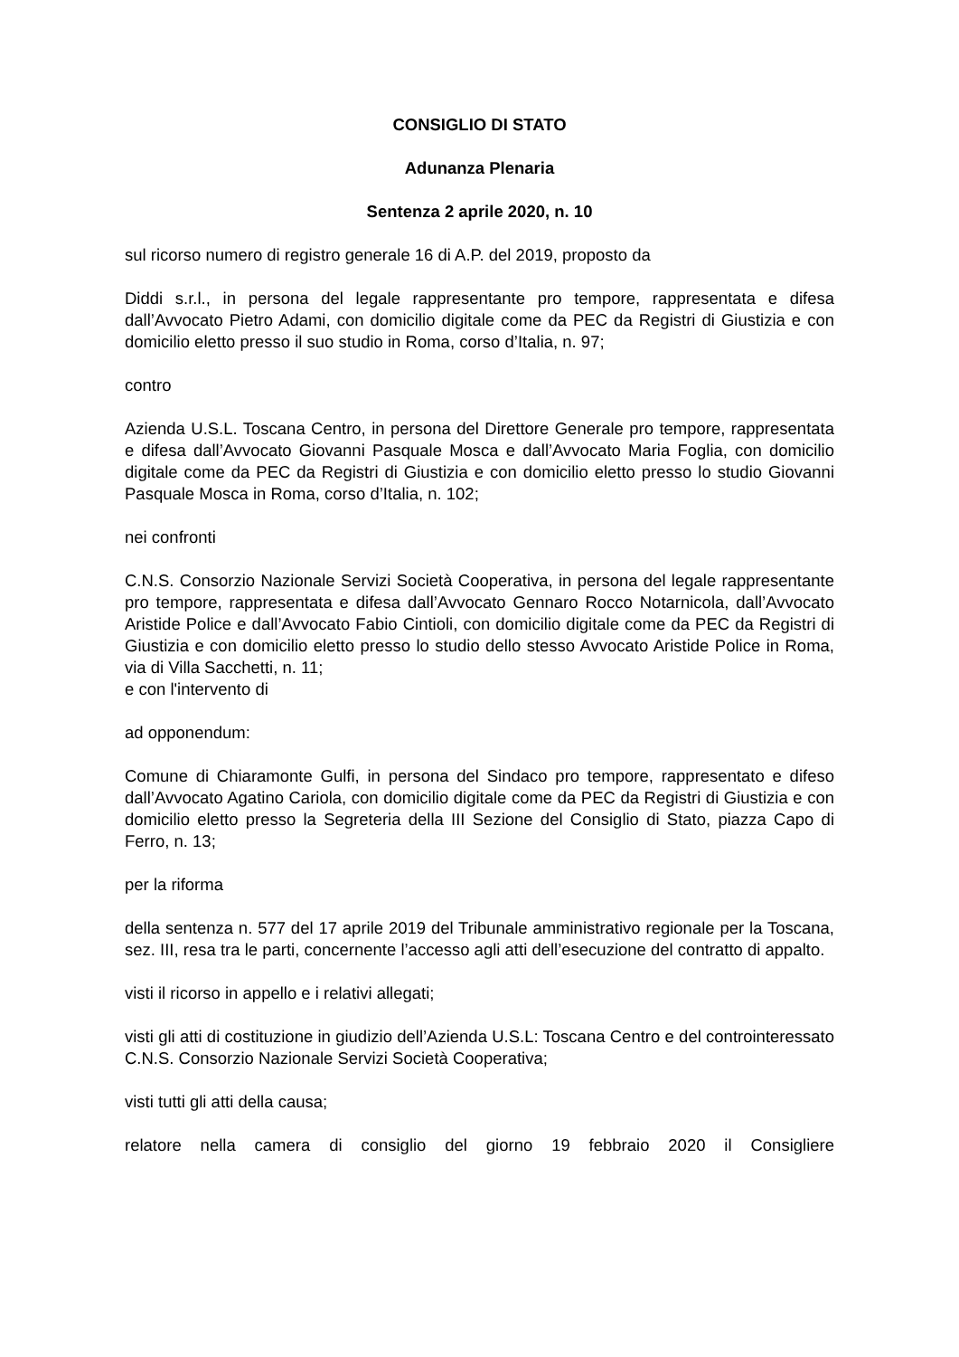CONSIGLIO DI STATO
Adunanza Plenaria
Sentenza 2 aprile 2020, n. 10
sul ricorso numero di registro generale 16 di A.P. del 2019, proposto da
Diddi s.r.l., in persona del legale rappresentante pro tempore, rappresentata e difesa dall’Avvocato Pietro Adami, con domicilio digitale come da PEC da Registri di Giustizia e con domicilio eletto presso il suo studio in Roma, corso d’Italia, n. 97;
contro
Azienda U.S.L. Toscana Centro, in persona del Direttore Generale pro tempore, rappresentata e difesa dall’Avvocato Giovanni Pasquale Mosca e dall’Avvocato Maria Foglia, con domicilio digitale come da PEC da Registri di Giustizia e con domicilio eletto presso lo studio Giovanni Pasquale Mosca in Roma, corso d’Italia, n. 102;
nei confronti
C.N.S. Consorzio Nazionale Servizi Società Cooperativa, in persona del legale rappresentante pro tempore, rappresentata e difesa dall’Avvocato Gennaro Rocco Notarnicola, dall’Avvocato Aristide Police e dall’Avvocato Fabio Cintioli, con domicilio digitale come da PEC da Registri di Giustizia e con domicilio eletto presso lo studio dello stesso Avvocato Aristide Police in Roma, via di Villa Sacchetti, n. 11;
e con l'intervento di
ad opponendum:
Comune di Chiaramonte Gulfi, in persona del Sindaco pro tempore, rappresentato e difeso dall’Avvocato Agatino Cariola, con domicilio digitale come da PEC da Registri di Giustizia e con domicilio eletto presso la Segreteria della III Sezione del Consiglio di Stato, piazza Capo di Ferro, n. 13;
per la riforma
della sentenza n. 577 del 17 aprile 2019 del Tribunale amministrativo regionale per la Toscana, sez. III, resa tra le parti, concernente l’accesso agli atti dell’esecuzione del contratto di appalto.
visti il ricorso in appello e i relativi allegati;
visti gli atti di costituzione in giudizio dell’Azienda U.S.L: Toscana Centro e del controinteressato C.N.S. Consorzio Nazionale Servizi Società Cooperativa;
visti tutti gli atti della causa;
relatore nella camera di consiglio del giorno 19 febbraio 2020 il Consigliere